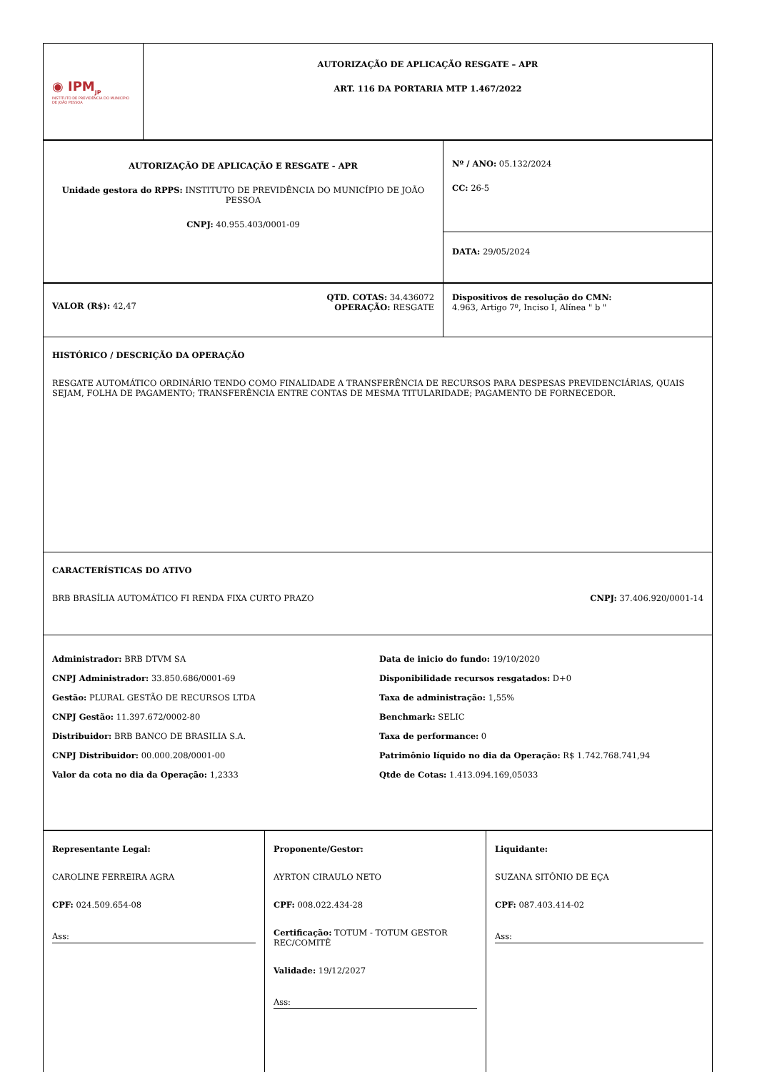| ◉ IPM<sub>JP</sub> INSTITUTO DE PREVIDÊNCIA DO MUNICÍPIO DE JOÃO PESSOA | AUTORIZAÇÃO DE APLICAÇÃO RESGATE – APR ART. 116 DA PORTARIA MTP 1.467/2022 |
| AUTORIZAÇÃO DE APLICAÇÃO E RESGATE - APR Unidade gestora do RPPS: INSTITUTO DE PREVIDÊNCIA DO MUNICÍPIO DE JOÃO PESSOA CNPJ: 40.955.403/0001-09 | Nº / ANO: 05.132/2024 CC: 26-5 |
| | DATA: 29/05/2024 |
| VALOR (R$): 42,47 QTD. COTAS: 34.436072 OPERAÇÃO: RESGATE | Dispositivos de resolução do CMN: 4.963, Artigo 7º, Inciso I, Alínea " b " |
| HISTÓRICO / DESCRIÇÃO DA OPERAÇÃO RESGATE AUTOMÁTICO ORDINÁRIO TENDO COMO FINALIDADE A TRANSFERÊNCIA DE RECURSOS PARA DESPESAS PREVIDENCIÁRIAS, QUAIS SEJAM, FOLHA DE PAGAMENTO; TRANSFERÊNCIA ENTRE CONTAS DE MESMA TITULARIDADE; PAGAMENTO DE FORNECEDOR. | |
| CARACTERÍSTICAS DO ATIVO BRB BRASÍLIA AUTOMÁTICO FI RENDA FIXA CURTO PRAZO CNPJ: 37.406.920/0001-14 | |
| Administrador: BRB DTVM SA CNPJ Administrador: 33.850.686/0001-69 Gestão: PLURAL GESTÃO DE RECURSOS LTDA CNPJ Gestão: 11.397.672/0002-80 Distribuidor: BRB BANCO DE BRASILIA S.A. CNPJ Distribuidor: 00.000.208/0001-00 Valor da cota no dia da Operação: 1,2333 Data de inicio do fundo: 19/10/2020 Disponibilidade recursos resgatados: D+0 Taxa de administração: 1,55% Benchmark: SELIC Taxa de performance: 0 Patrimônio líquido no dia da Operação: R$ 1.742.768.741,94 Qtde de Cotas: 1.413.094.169,05033 | |
| Representante Legal: CAROLINE FERREIRA AGRA CPF: 024.509.654-08 Ass: | Proponente/Gestor: AYRTON CIRAULO NETO CPF: 008.022.434-28 Certificação: TOTUM - TOTUM GESTOR REC/COMITÊ Validade: 19/12/2027 Ass: | Liquidante: SUZANA SITÔNIO DE EÇA CPF: 087.403.414-02 Ass: |